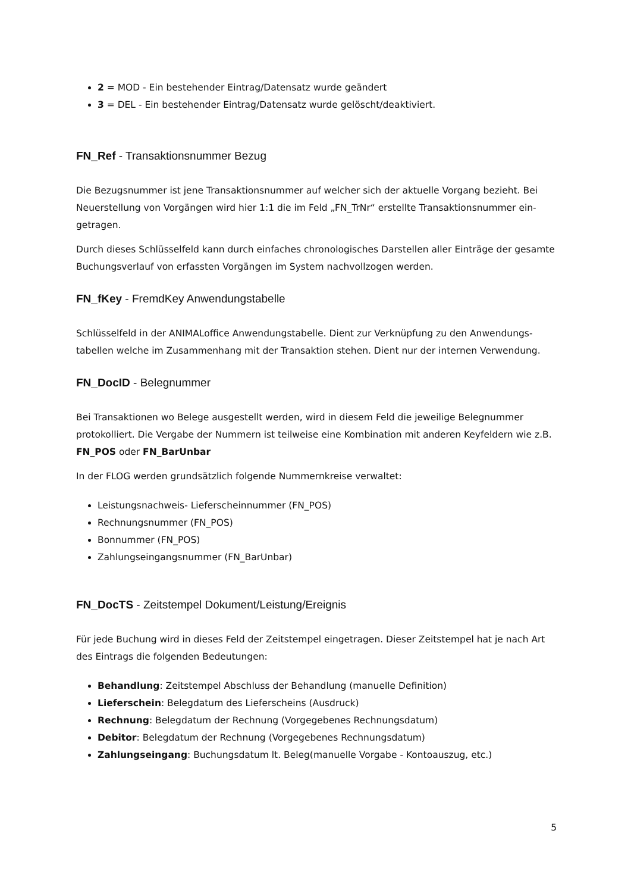2 = MOD - Ein bestehender Eintrag/Datensatz wurde geändert
3 = DEL - Ein bestehender Eintrag/Datensatz wurde gelöscht/deaktiviert.
FN_Ref - Transaktionsnummer Bezug
Die Bezugsnummer ist jene Transaktionsnummer auf welcher sich der aktuelle Vorgang bezieht. Bei Neuerstellung von Vorgängen wird hier 1:1 die im Feld „FN_TrNr“ erstellte Transaktionsnummer ein­getragen.
Durch dieses Schlüsselfeld kann durch einfaches chronologisches Darstellen aller Einträge der gesam­te Buchungsverlauf von erfassten Vorgängen im System nachvollzogen werden.
FN_fKey - FremdKey Anwendungstabelle
Schlüsselfeld in der ANIMALoffice Anwendungstabelle. Dient zur Verknüpfung zu den Anwendungs­tabellen welche im Zusammenhang mit der Transaktion stehen. Dient nur der internen Verwendung.
FN_DocID - Belegnummer
Bei Transaktionen wo Belege ausgestellt werden, wird in diesem Feld die jeweilige Belegnummer protokolliert. Die Vergabe der Nummern ist teilweise eine Kombination mit anderen Keyfeldern wie z.B. FN_POS oder FN_BarUnbar
In der FLOG werden grundsätzlich folgende Nummernkreise verwaltet:
Leistungsnachweis- Lieferscheinnummer (FN_POS)
Rechnungsnummer (FN_POS)
Bonnummer (FN_POS)
Zahlungseingangsnummer (FN_BarUnbar)
FN_DocTS - Zeitstempel Dokument/Leistung/Ereignis
Für jede Buchung wird in dieses Feld der Zeitstempel eingetragen. Dieser Zeitstempel hat je nach Art des Eintrags die folgenden Bedeutungen:
Behandlung: Zeitstempel Abschluss der Behandlung (manuelle Definition)
Lieferschein: Belegdatum des Lieferscheins (Ausdruck)
Rechnung: Belegdatum der Rechnung (Vorgegebenes Rechnungsdatum)
Debitor: Belegdatum der Rechnung (Vorgegebenes Rechnungsdatum)
Zahlungseingang: Buchungsdatum lt. Beleg(manuelle Vorgabe - Kontoauszug, etc.)
5